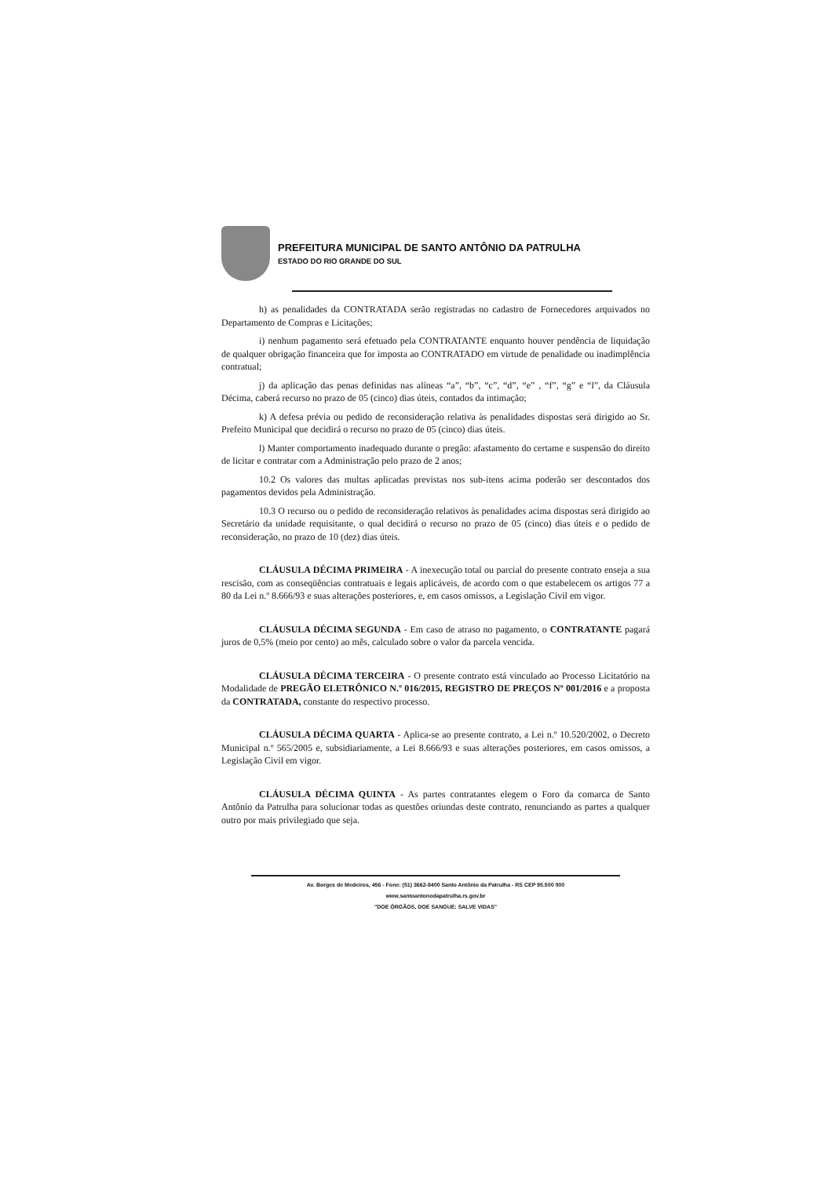PREFEITURA MUNICIPAL DE SANTO ANTÔNIO DA PATRULHA
ESTADO DO RIO GRANDE DO SUL
h) as penalidades da CONTRATADA serão registradas no cadastro de Fornecedores arquivados no Departamento de Compras e Licitações;
i) nenhum pagamento será efetuado pela CONTRATANTE enquanto houver pendência de liquidação de qualquer obrigação financeira que for imposta ao CONTRATADO em virtude de penalidade ou inadimplência contratual;
j) da aplicação das penas definidas nas alíneas “a”, “b”, “c”, “d”, “e” , “f”, “g” e “l”, da Cláusula Décima, caberá recurso no prazo de 05 (cinco) dias úteis, contados da intimação;
k) A defesa prévia ou pedido de reconsideração relativa às penalidades dispostas será dirigido ao Sr. Prefeito Municipal que decidirá o recurso no prazo de 05 (cinco) dias úteis.
l) Manter comportamento inadequado durante o pregão: afastamento do certame e suspensão do direito de licitar e contratar com a Administração pelo prazo de 2 anos;
10.2 Os valores das multas aplicadas previstas nos sub-itens acima poderão ser descontados dos pagamentos devidos pela Administração.
10.3 O recurso ou o pedido de reconsideração relativos às penalidades acima dispostas será dirigido ao Secretário da unidade requisitante, o qual decidirá o recurso no prazo de 05 (cinco) dias úteis e o pedido de reconsideração, no prazo de 10 (dez) dias úteis.
CLÁUSULA DÉCIMA PRIMEIRA - A inexecução total ou parcial do presente contrato enseja a sua rescisão, com as conseqüências contratuais e legais aplicáveis, de acordo com o que estabelecem os artigos 77 a 80 da Lei n.º 8.666/93 e suas alterações posteriores, e, em casos omissos, a Legislação Civil em vigor.
CLÁUSULA DÉCIMA SEGUNDA - Em caso de atraso no pagamento, o CONTRATANTE pagará juros de 0,5% (meio por cento) ao mês, calculado sobre o valor da parcela vencida.
CLÁUSULA DÉCIMA TERCEIRA - O presente contrato está vinculado ao Processo Licitatório na Modalidade de PREGÃO ELETRÔNICO N.º 016/2015, REGISTRO DE PREÇOS Nº 001/2016 e a proposta da CONTRATADA, constante do respectivo processo.
CLÁUSULA DÉCIMA QUARTA - Aplica-se ao presente contrato, a Lei n.º 10.520/2002, o Decreto Municipal n.º 565/2005 e, subsidiariamente, a Lei 8.666/93 e suas alterações posteriores, em casos omissos, a Legislação Civil em vigor.
CLÁUSULA DÉCIMA QUINTA - As partes contratantes elegem o Foro da comarca de Santo Antônio da Patrulha para solucionar todas as questões oriundas deste contrato, renunciando as partes a qualquer outro por mais privilegiado que seja.
Av. Borges de Medeiros, 456 - Fone: (51) 3662-8400 Santo Antônio da Patrulha - RS CEP 95.500 000
www.santoantonodapatrulha.rs.gov.br
"DOE ÓRGÃOS, DOE SANGUE: SALVE VIDAS"